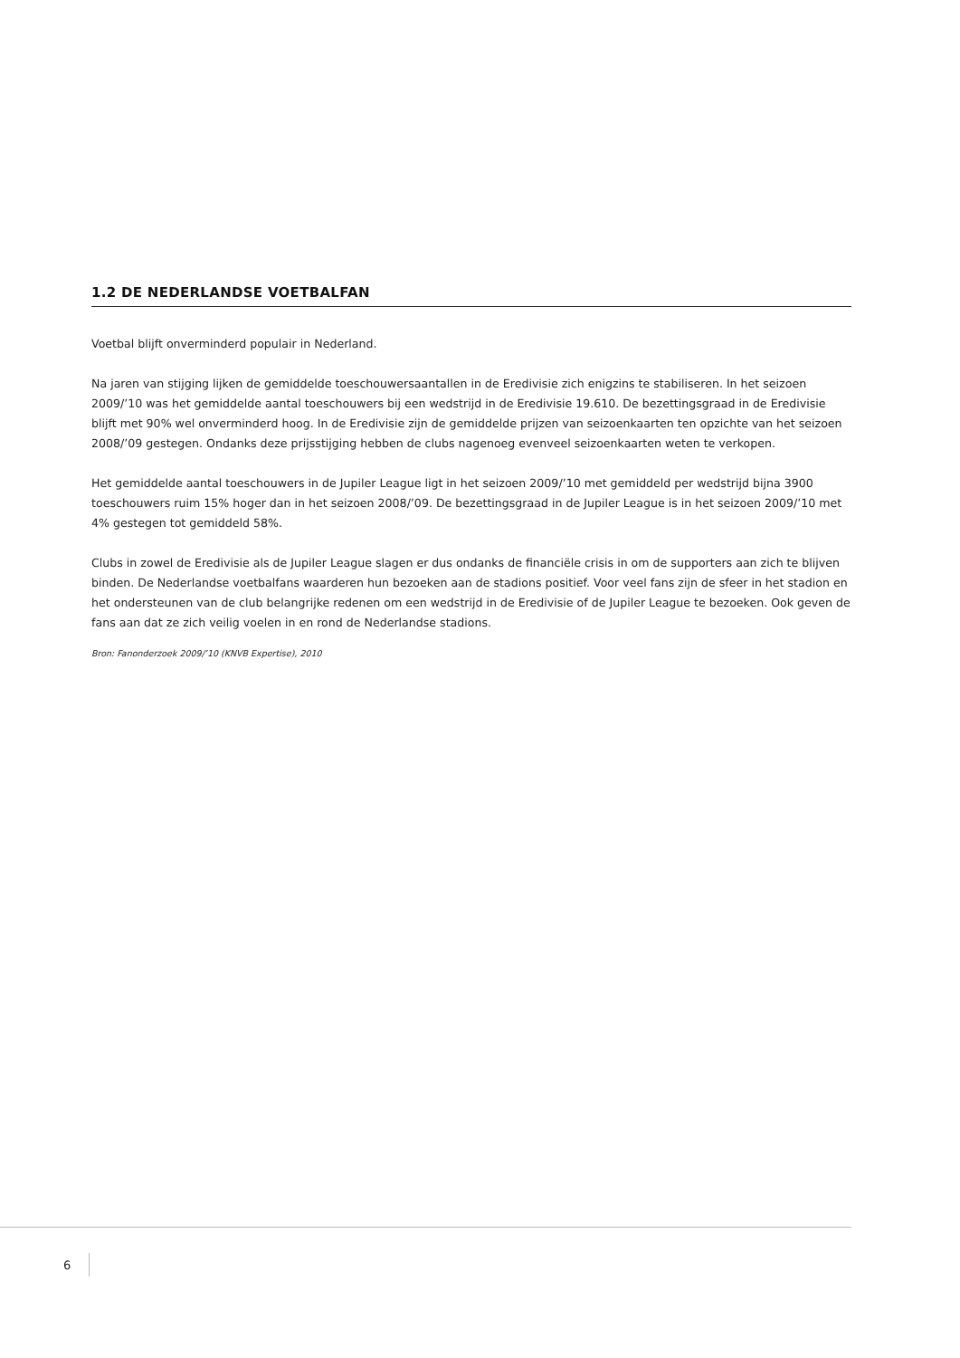1.2 DE NEDERLANDSE VOETBALFAN
Voetbal blijft onverminderd populair in Nederland.
Na jaren van stijging lijken de gemiddelde toeschouwersaantallen in de Eredivisie zich enigzins te stabiliseren. In het seizoen 2009/’10 was het gemiddelde aantal toeschouwers bij een wedstrijd in de Eredivisie 19.610. De bezettingsgraad in de Eredivisie blijft met 90% wel onverminderd hoog. In de Eredivisie zijn de gemiddelde prijzen van seizoenkaarten ten opzichte van het seizoen 2008/’09 gestegen. Ondanks deze prijsstijging hebben de clubs nagenoeg evenveel seizoenkaarten weten te verkopen.
Het gemiddelde aantal toeschouwers in de Jupiler League ligt in het seizoen 2009/’10 met gemiddeld per wedstrijd bijna 3900 toeschouwers ruim 15% hoger dan in het seizoen 2008/’09. De bezettingsgraad in de Jupiler League is in het seizoen 2009/’10 met 4% gestegen tot gemiddeld 58%.
Clubs in zowel de Eredivisie als de Jupiler League slagen er dus ondanks de financiële crisis in om de supporters aan zich te blijven binden. De Nederlandse voetbalfans waarderen hun bezoeken aan de stadions positief. Voor veel fans zijn de sfeer in het stadion en het ondersteunen van de club belangrijke redenen om een wedstrijd in de Eredivisie of de Jupiler League te bezoeken. Ook geven de fans aan dat ze zich veilig voelen in en rond de Nederlandse stadions.
Bron: Fanonderzoek 2009/’10 (KNVB Expertise), 2010
6